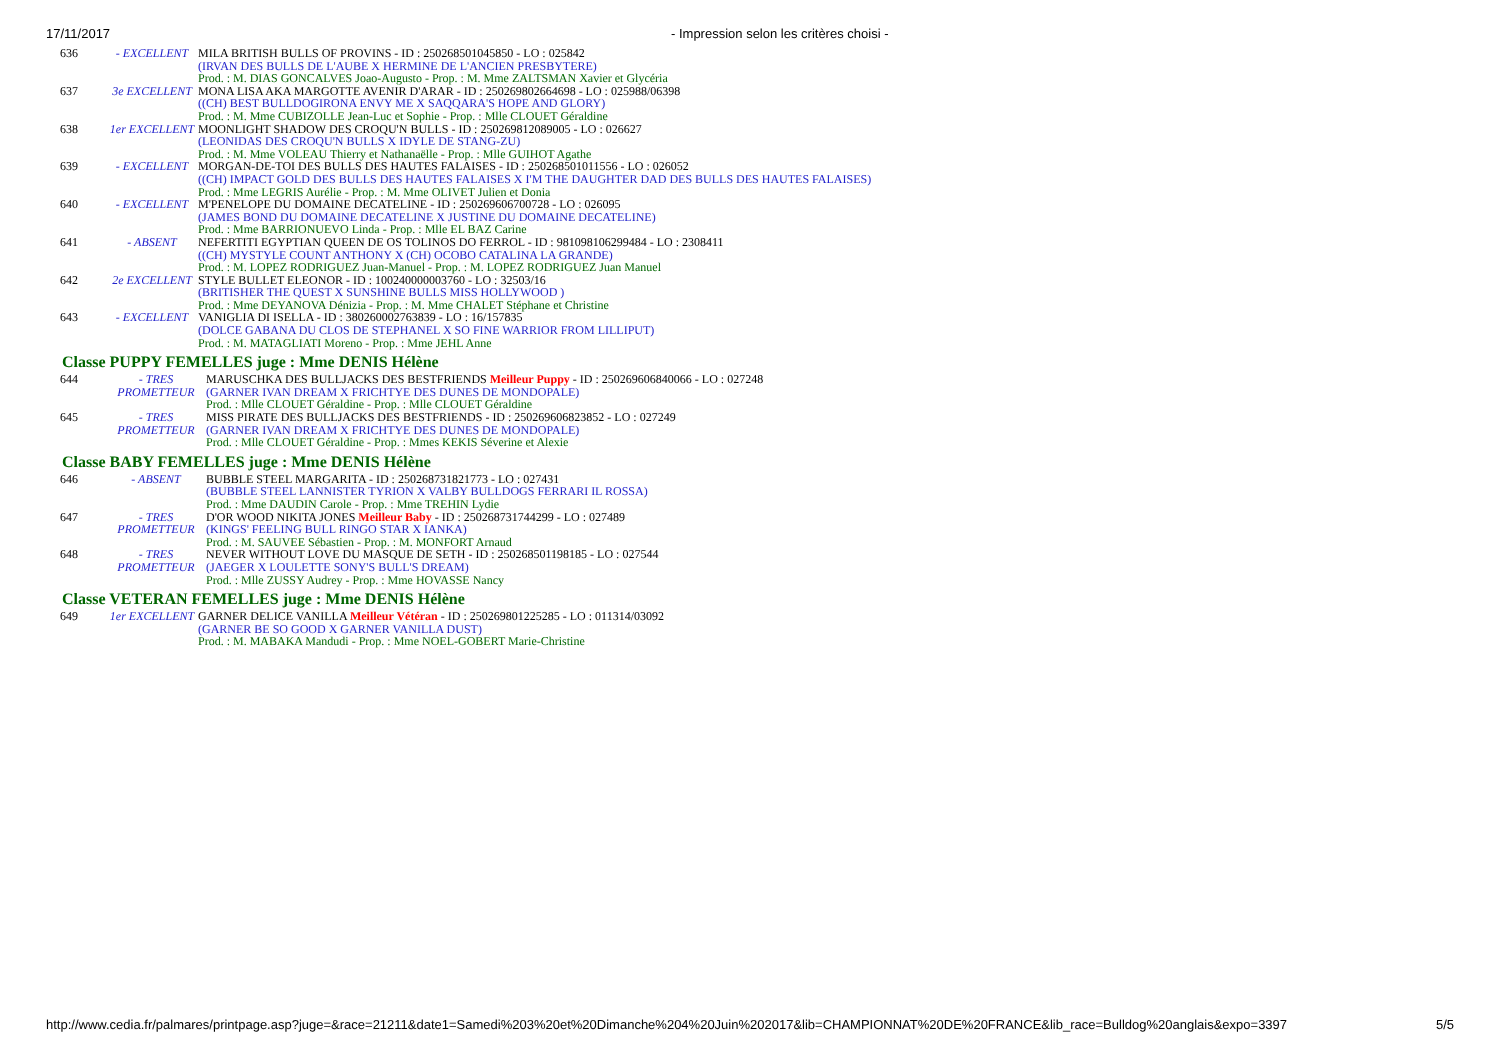17/11/2017 - Impression selon les critères choisi -
| 636 | - EXCELLENT | MILA BRITISH BULLS OF PROVINS - ID : 250268501045850 - LO : 025842 (IRVAN DES BULLS DE L'AUBE X HERMINE DE L'ANCIEN PRESBYTERE) Prod. : M. DIAS GONCALVES Joao-Augusto - Prop. : M. Mme ZALTSMAN Xavier et Glycéria |
| 637 | 3e EXCELLENT | MONA LISA AKA MARGOTTE AVENIR D'ARAR - ID : 250269802664698 - LO : 025988/06398 ((CH) BEST BULLDOGIRONA ENVY ME X SAQQARA'S HOPE AND GLORY) Prod. : M. Mme CUBIZOLLE Jean-Luc et Sophie - Prop. : Mlle CLOUET Géraldine |
| 638 | 1er EXCELLENT | MOONLIGHT SHADOW DES CROQU'N BULLS - ID : 250269812089005 - LO : 026627 (LEONIDAS DES CROQU'N BULLS X IDYLE DE STANG-ZU) Prod. : M. Mme VOLEAU Thierry et Nathanaëlle - Prop. : Mlle GUIHOT Agathe |
| 639 | - EXCELLENT | MORGAN-DE-TOI DES BULLS DES HAUTES FALAISES - ID : 250268501011556 - LO : 026052 ((CH) IMPACT GOLD DES BULLS DES HAUTES FALAISES X I'M THE DAUGHTER DAD DES BULLS DES HAUTES FALAISES) Prod. : Mme LEGRIS Aurélie - Prop. : M. Mme OLIVET Julien et Donia |
| 640 | - EXCELLENT | M'PENELOPE DU DOMAINE DECATELINE - ID : 250269606700728 - LO : 026095 (JAMES BOND DU DOMAINE DECATELINE X JUSTINE DU DOMAINE DECATELINE) Prod. : Mme BARRIONUEVO Linda - Prop. : Mlle EL BAZ Carine |
| 641 | - ABSENT | NEFERTITI EGYPTIAN QUEEN DE OS TOLINOS DO FERROL - ID : 981098106299484 - LO : 2308411 ((CH) MYSTYLE COUNT ANTHONY X (CH) OCOBO CATALINA LA GRANDE) Prod. : M. LOPEZ RODRIGUEZ Juan-Manuel - Prop. : M. LOPEZ RODRIGUEZ Juan Manuel |
| 642 | 2e EXCELLENT | STYLE BULLET ELEONOR - ID : 100240000003760 - LO : 32503/16 (BRITISHER THE QUEST X SUNSHINE BULLS MISS HOLLYWOOD ) Prod. : Mme DEYANOVA Dénizia - Prop. : M. Mme CHALET Stéphane et Christine |
| 643 | - EXCELLENT | VANIGLIA DI ISELLA - ID : 380260002763839 - LO : 16/157835 (DOLCE GABANA DU CLOS DE STEPHANEL X SO FINE WARRIOR FROM LILLIPUT) Prod. : M. MATAGLIATI Moreno - Prop. : Mme JEHL Anne |
Classe PUPPY FEMELLES juge : Mme DENIS Hélène
| 644 | - TRES PROMETTEUR | MARUSCHKA DES BULLJACKS DES BESTFRIENDS Meilleur Puppy - ID : 250269606840066 - LO : 027248 (GARNER IVAN DREAM X FRICHTYE DES DUNES DE MONDOPALE) Prod. : Mlle CLOUET Géraldine - Prop. : Mlle CLOUET Géraldine |
| 645 | - TRES PROMETTEUR | MISS PIRATE DES BULLJACKS DES BESTFRIENDS - ID : 250269606823852 - LO : 027249 (GARNER IVAN DREAM X FRICHTYE DES DUNES DE MONDOPALE) Prod. : Mlle CLOUET Géraldine - Prop. : Mmes KEKIS Séverine et Alexie |
Classe BABY FEMELLES juge : Mme DENIS Hélène
| 646 | - ABSENT | BUBBLE STEEL MARGARITA - ID : 250268731821773 - LO : 027431 (BUBBLE STEEL LANNISTER TYRION X VALBY BULLDOGS FERRARI IL ROSSA) Prod. : Mme DAUDIN Carole - Prop. : Mme TREHIN Lydie |
| 647 | - TRES PROMETTEUR | D'OR WOOD NIKITA JONES Meilleur Baby - ID : 250268731744299 - LO : 027489 (KINGS' FEELING BULL RINGO STAR X IANKA) Prod. : M. SAUVEE Sébastien - Prop. : M. MONFORT Arnaud |
| 648 | - TRES PROMETTEUR | NEVER WITHOUT LOVE DU MASQUE DE SETH - ID : 250268501198185 - LO : 027544 (JAEGER X LOULETTE SONY'S BULL'S DREAM) Prod. : Mlle ZUSSY Audrey - Prop. : Mme HOVASSE Nancy |
Classe VETERAN FEMELLES juge : Mme DENIS Hélène
| 649 | 1er EXCELLENT | GARNER DELICE VANILLA Meilleur Vétéran - ID : 250269801225285 - LO : 011314/03092 (GARNER BE SO GOOD X GARNER VANILLA DUST) Prod. : M. MABAKA Mandudi - Prop. : Mme NOEL-GOBERT Marie-Christine |
http://www.cedia.fr/palmares/printpage.asp?juge=&race=21211&date1=Samedi%203%20et%20Dimanche%204%20Juin%202017&lib=CHAMPIONNAT%20DE%20FRANCE&lib_race=Bulldog%20anglais&expo=3397 5/5